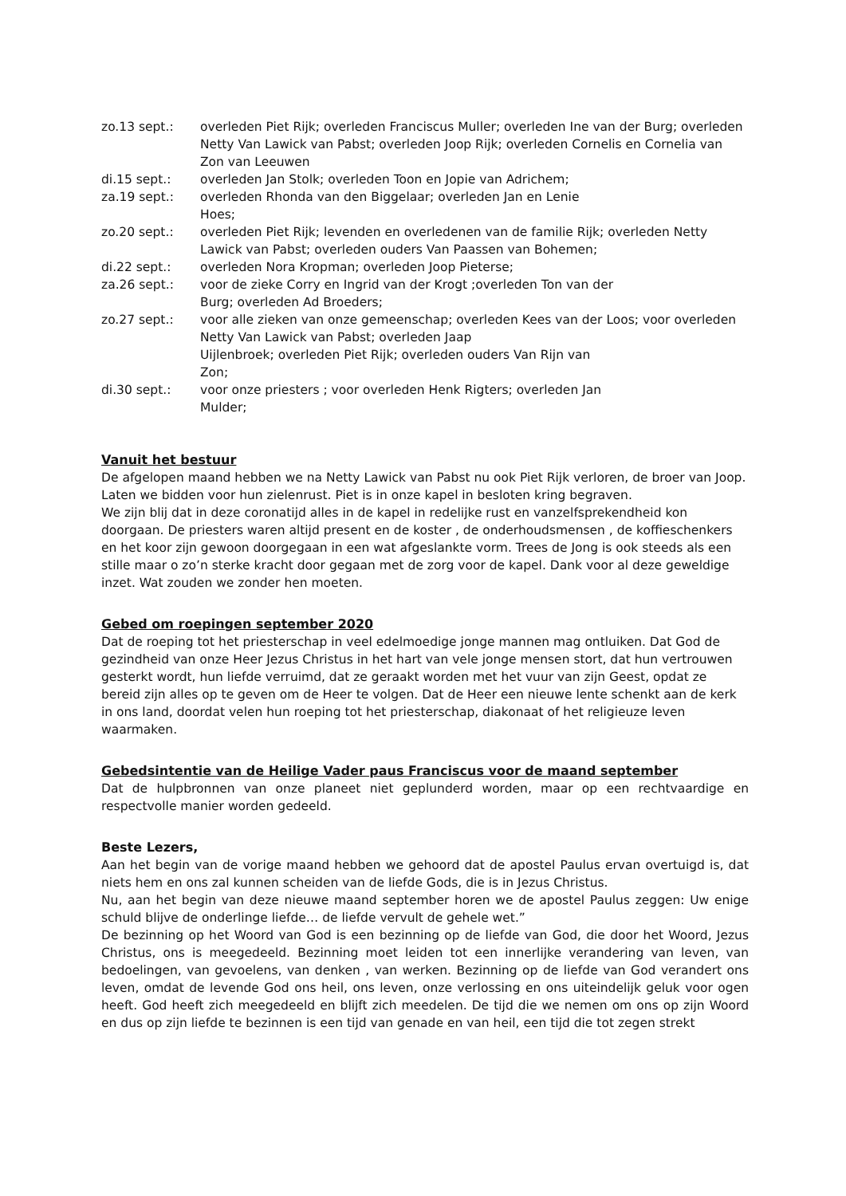zo.13 sept.: overleden Piet Rijk; overleden Franciscus Muller; overleden Ine van der Burg; overleden Netty Van Lawick van Pabst; overleden Joop Rijk; overleden Cornelis en Cornelia van Zon van Leeuwen
di.15 sept.: overleden Jan Stolk; overleden Toon en Jopie van Adrichem;
za.19 sept.: overleden Rhonda van den Biggelaar; overleden Jan en Lenie
Hoes;
zo.20 sept.: overleden Piet Rijk; levenden en overledenen van de familie Rijk; overleden Netty Lawick van Pabst; overleden ouders Van Paassen van Bohemen;
di.22 sept.: overleden Nora Kropman; overleden Joop Pieterse;
za.26 sept.: voor de zieke Corry en Ingrid van der Krogt ;overleden Ton van der
Burg; overleden Ad Broeders;
zo.27 sept.: voor alle zieken van onze gemeenschap; overleden Kees van der Loos; voor overleden Netty Van Lawick van Pabst; overleden Jaap
Uijlenbroek; overleden Piet Rijk; overleden ouders Van Rijn van
Zon;
di.30 sept.: voor onze priesters ; voor overleden Henk Rigters; overleden Jan
Mulder;
Vanuit het bestuur
De afgelopen maand hebben we na Netty Lawick van Pabst nu ook Piet Rijk verloren, de broer van Joop. Laten we bidden voor hun zielenrust. Piet is in onze kapel in besloten kring begraven.
We zijn blij dat in deze coronatijd alles in de kapel in redelijke rust en vanzelfsprekendheid kon doorgaan. De priesters waren altijd present en de koster , de onderhoudsmensen , de koffieschenkers en het koor zijn gewoon doorgegaan in een wat afgeslankte vorm. Trees de Jong is ook steeds als een stille maar o zo’n sterke kracht door gegaan met de zorg voor de kapel. Dank voor al deze geweldige inzet. Wat zouden we zonder hen moeten.
Gebed om roepingen september 2020
Dat de roeping tot het priesterschap in veel edelmoedige jonge mannen mag ontluiken. Dat God de gezindheid van onze Heer Jezus Christus in het hart van vele jonge mensen stort, dat hun vertrouwen gesterkt wordt, hun liefde verruimd, dat ze geraakt worden met het vuur van zijn Geest, opdat ze bereid zijn alles op te geven om de Heer te volgen. Dat de Heer een nieuwe lente schenkt aan de kerk in ons land, doordat velen hun roeping tot het priesterschap, diakonaat of het religieuze leven waarmaken.
Gebedsintentie van de Heilige Vader paus Franciscus voor de maand september
Dat de hulpbronnen van onze planeet niet geplunderd worden, maar op een rechtvaardige en respectvolle manier worden gedeeld.
Beste Lezers,
Aan het begin van de vorige maand hebben we gehoord dat de apostel Paulus ervan overtuigd is, dat niets hem en ons zal kunnen scheiden van de liefde Gods, die is in Jezus Christus.
Nu, aan het begin van deze nieuwe maand september horen we de apostel Paulus zeggen: Uw enige schuld blijve de onderlinge liefde… de liefde vervult de gehele wet.”
De bezinning op het Woord van God is een bezinning op de liefde van God, die door het Woord, Jezus Christus, ons is meegedeeld. Bezinning moet leiden tot een innerlijke verandering van leven, van bedoelingen, van gevoelens, van denken , van werken. Bezinning op de liefde van God verandert ons leven, omdat de levende God ons heil, ons leven, onze verlossing en ons uiteindelijk geluk voor ogen heeft. God heeft zich meegedeeld en blijft zich meedelen. De tijd die we nemen om ons op zijn Woord en dus op zijn liefde te bezinnen is een tijd van genade en van heil, een tijd die tot zegen strekt